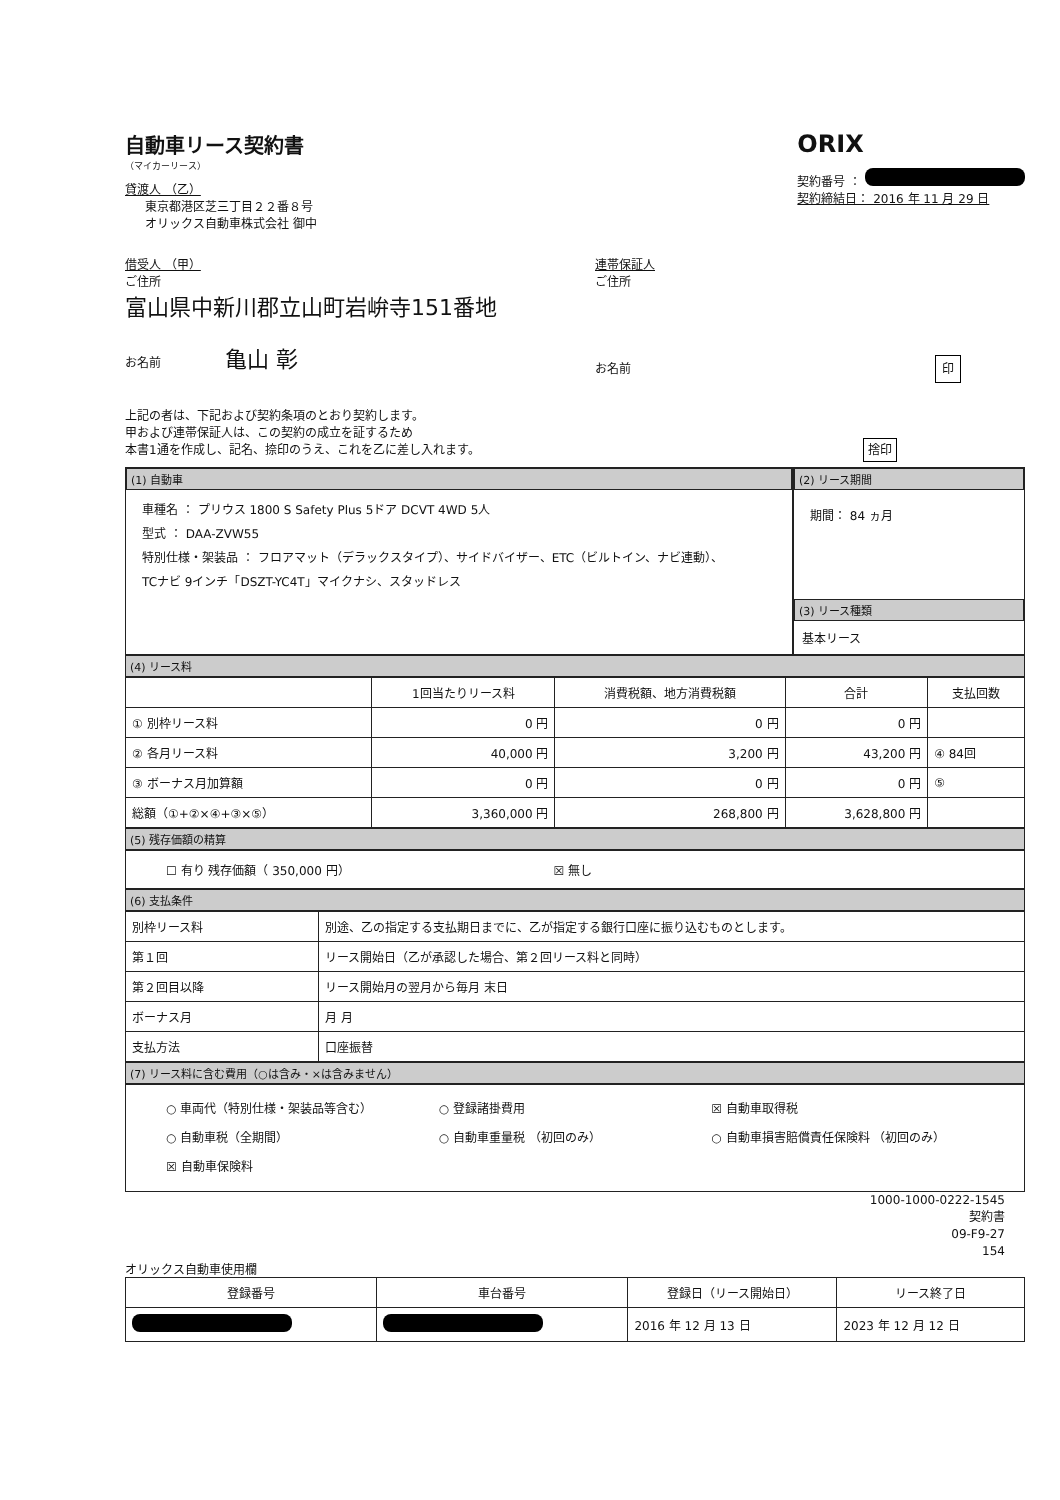自動車リース契約書
（マイカーリース）
貸渡人 （乙）
東京都港区芝三丁目２２番８号
オリックス自動車株式会社 御中
ORIX
契約番号 ：
契約締結日： 2016 年 11 月 29 日
借受人 （甲）
ご住所
富山県中新川郡立山町岩峅寺151番地
お名前 亀山 彰
連帯保証人
ご住所
お名前 印
上記の者は、下記および契約条項のとおり契約します。
甲および連帯保証人は、この契約の成立を証するため
本書1通を作成し、記名、捺印のうえ、これを乙に差し入れます。 捨印
(1) 自動車
車種名 ： プリウス 1800 S Safety Plus 5ドア DCVT 4WD 5人
型式 ： DAA-ZVW55
特別仕様・架装品 ： フロアマット（デラックスタイプ）、サイドバイザー、ETC（ビルトイン、ナビ連動）、
TCナビ 9インチ「DSZT-YC4T」マイクナシ、スタッドレス
(2) リース期間
期間： 84 ヵ月
(3) リース種類
基本リース
(4) リース料
| | 1回当たりリース料 | 消費税額、地方消費税額 | 合計 | 支払回数 |
| --- | --- | --- | --- | --- |
| ① 別枠リース料 | 0 円 | 0 円 | 0 円 | |
| ② 各月リース料 | 40,000 円 | 3,200 円 | 43,200 円 | ④ 84回 |
| ③ ボーナス月加算額 | 0 円 | 0 円 | 0 円 | ⑤ |
| 総額（①+②×④+③×⑤） | 3,360,000 円 | 268,800 円 | 3,628,800 円 | |
(5) 残存価額の精算
☐ 有り 残存価額（ 350,000 円） ☒ 無し
(6) 支払条件
| 別枠リース料 | 別途、乙の指定する支払期日までに、乙が指定する銀行口座に振り込むものとします。 |
| 第１回 | リース開始日（乙が承認した場合、第２回リース料と同時） |
| 第２回目以降 | リース開始月の翌月から毎月 末日 |
| ボーナス月 | 月 月 |
| 支払方法 | 口座振替 |
(7) リース料に含む費用（○は含み・×は含みません）
○ 車両代（特別仕様・架装品等含む） ○ 登録諸掛費用 ☒ 自動車取得税 ○ 自動車税（全期間） ○ 自動車重量税 （初回のみ） ○ 自動車損害賠償責任保険料 （初回のみ） ☒ 自動車保険料
1000-1000-0222-1545
契約書
09-F9-27
154
オリックス自動車使用欄
| 登録番号 | 車台番号 | 登録日（リース開始日） | リース終了日 |
| --- | --- | --- | --- |
| | | 2016 年 12 月 13 日 | 2023 年 12 月 12 日 |